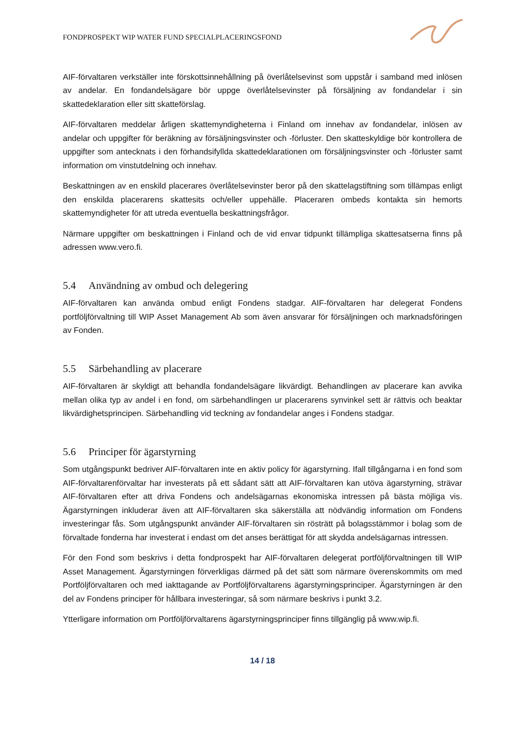FONDPROSPEKT WIP WATER FUND SPECIALPLACERINGSFOND
AIF-förvaltaren verkställer inte förskottsinnehållning på överlåtelsevinst som uppstår i samband med inlösen av andelar. En fondandelsägare bör uppge överlåtelsevinster på försäljning av fondandelar i sin skattedeklaration eller sitt skatteförslag.
AIF-förvaltaren meddelar årligen skattemyndigheterna i Finland om innehav av fondandelar, inlösen av andelar och uppgifter för beräkning av försäljningsvinster och -förluster. Den skatteskyldige bör kontrollera de uppgifter som antecknats i den förhandsifyllda skattedeklarationen om försäljningsvinster och -förluster samt information om vinstutdelning och innehav.
Beskattningen av en enskild placerares överlåtelsevinster beror på den skattelagstiftning som tillämpas enligt den enskilda placerarens skattesits och/eller uppehälle. Placeraren ombeds kontakta sin hemorts skattemyndigheter för att utreda eventuella beskattningsfrågor.
Närmare uppgifter om beskattningen i Finland och de vid envar tidpunkt tillämpliga skattesatserna finns på adressen www.vero.fi.
5.4 Användning av ombud och delegering
AIF-förvaltaren kan använda ombud enligt Fondens stadgar. AIF-förvaltaren har delegerat Fondens portföljförvaltning till WIP Asset Management Ab som även ansvarar för försäljningen och marknadsföringen av Fonden.
5.5 Särbehandling av placerare
AIF-förvaltaren är skyldigt att behandla fondandelsägare likvärdigt. Behandlingen av placerare kan avvika mellan olika typ av andel i en fond, om särbehandlingen ur placerarens synvinkel sett är rättvis och beaktar likvärdighetsprincipen. Särbehandling vid teckning av fondandelar anges i Fondens stadgar.
5.6 Principer för ägarstyrning
Som utgångspunkt bedriver AIF-förvaltaren inte en aktiv policy för ägarstyrning. Ifall tillgångarna i en fond som AIF-förvaltarenförvaltar har investerats på ett sådant sätt att AIF-förvaltaren kan utöva ägarstyrning, strävar AIF-förvaltaren efter att driva Fondens och andelsägarnas ekonomiska intressen på bästa möjliga vis. Ägarstyrningen inkluderar även att AIF-förvaltaren ska säkerställa att nödvändig information om Fondens investeringar fås. Som utgångspunkt använder AIF-förvaltaren sin rösträtt på bolagsstämmor i bolag som de förvaltade fonderna har investerat i endast om det anses berättigat för att skydda andelsägarnas intressen.
För den Fond som beskrivs i detta fondprospekt har AIF-förvaltaren delegerat portföljförvaltningen till WIP Asset Management. Ägarstyrningen förverkligas därmed på det sätt som närmare överenskommits om med Portföljförvaltaren och med iakttagande av Portföljförvaltarens ägarstyrningsprinciper. Ägarstyrningen är den del av Fondens principer för hållbara investeringar, så som närmare beskrivs i punkt 3.2.
Ytterligare information om Portföljförvaltarens ägarstyrningsprinciper finns tillgänglig på www.wip.fi.
14 / 18